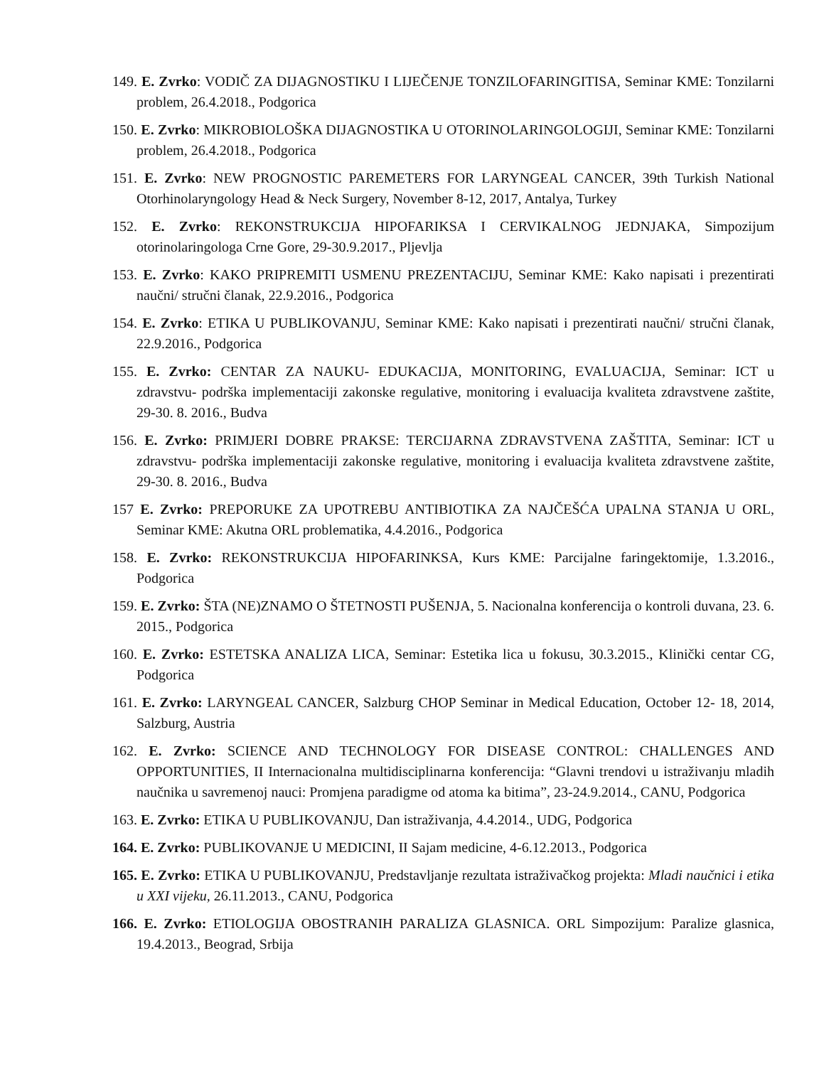149. E. Zvrko: VODIČ ZA DIJAGNOSTIKU I LIJEČENJE TONZILOFARINGITISA, Seminar KME: Tonzilarni problem, 26.4.2018., Podgorica
150. E. Zvrko: MIKROBIOLOŠKA DIJAGNOSTIKA U OTORINOLARINGOLOGIJI, Seminar KME: Tonzilarni problem, 26.4.2018., Podgorica
151. E. Zvrko: NEW PROGNOSTIC PAREMETERS FOR LARYNGEAL CANCER, 39th Turkish National Otorhinolaryngology Head & Neck Surgery, November 8-12, 2017, Antalya, Turkey
152. E. Zvrko: REKONSTRUKCIJA HIPOFARIKSA I CERVIKALNOG JEDNJAKA, Simpozijum otorinolaringologa Crne Gore, 29-30.9.2017., Pljevlja
153. E. Zvrko: KAKO PRIPREMITI USMENU PREZENTACIJU, Seminar KME: Kako napisati i prezentirati naučni/ stručni članak, 22.9.2016., Podgorica
154. E. Zvrko: ETIKA U PUBLIKOVANJU, Seminar KME: Kako napisati i prezentirati naučni/ stručni članak, 22.9.2016., Podgorica
155. E. Zvrko: CENTAR ZA NAUKU- EDUKACIJA, MONITORING, EVALUACIJA, Seminar: ICT u zdravstvu- podrška implementaciji zakonske regulative, monitoring i evaluacija kvaliteta zdravstvene zaštite, 29-30. 8. 2016., Budva
156. E. Zvrko: PRIMJERI DOBRE PRAKSE: TERCIJARNA ZDRAVSTVENA ZAŠTITA, Seminar: ICT u zdravstvu- podrška implementaciji zakonske regulative, monitoring i evaluacija kvaliteta zdravstvene zaštite, 29-30. 8. 2016., Budva
157 E. Zvrko: PREPORUKE ZA UPOTREBU ANTIBIOTIKA ZA NAJČEŠĆA UPALNA STANJA U ORL, Seminar KME: Akutna ORL problematika, 4.4.2016., Podgorica
158. E. Zvrko: REKONSTRUKCIJA HIPOFARINKSA, Kurs KME: Parcijalne faringektomije, 1.3.2016., Podgorica
159. E. Zvrko: ŠTA (NE)ZNAMO O ŠTETNOSTI PUŠENJA, 5. Nacionalna konferencija o kontroli duvana, 23. 6. 2015., Podgorica
160. E. Zvrko: ESTETSKA ANALIZA LICA, Seminar: Estetika lica u fokusu, 30.3.2015., Klinički centar CG, Podgorica
161. E. Zvrko: LARYNGEAL CANCER, Salzburg CHOP Seminar in Medical Education, October 12- 18, 2014, Salzburg, Austria
162. E. Zvrko: SCIENCE AND TECHNOLOGY FOR DISEASE CONTROL: CHALLENGES AND OPPORTUNITIES, II Internacionalna multidisciplinarna konferencija: “Glavni trendovi u istraživanju mladih naučnika u savremenoj nauci: Promjena paradigme od atoma ka bitima”, 23-24.9.2014., CANU, Podgorica
163. E. Zvrko: ETIKA U PUBLIKOVANJU, Dan istraživanja, 4.4.2014., UDG, Podgorica
164. E. Zvrko: PUBLIKOVANJE U MEDICINI, II Sajam medicine, 4-6.12.2013., Podgorica
165. E. Zvrko: ETIKA U PUBLIKOVANJU, Predstavljanje rezultata istraživačkog projekta: Mladi naučnici i etika u XXI vijeku, 26.11.2013., CANU, Podgorica
166. E. Zvrko: ETIOLOGIJA OBOSTRANIH PARALIZA GLASNICA. ORL Simpozijum: Paralize glasnica, 19.4.2013., Beograd, Srbija